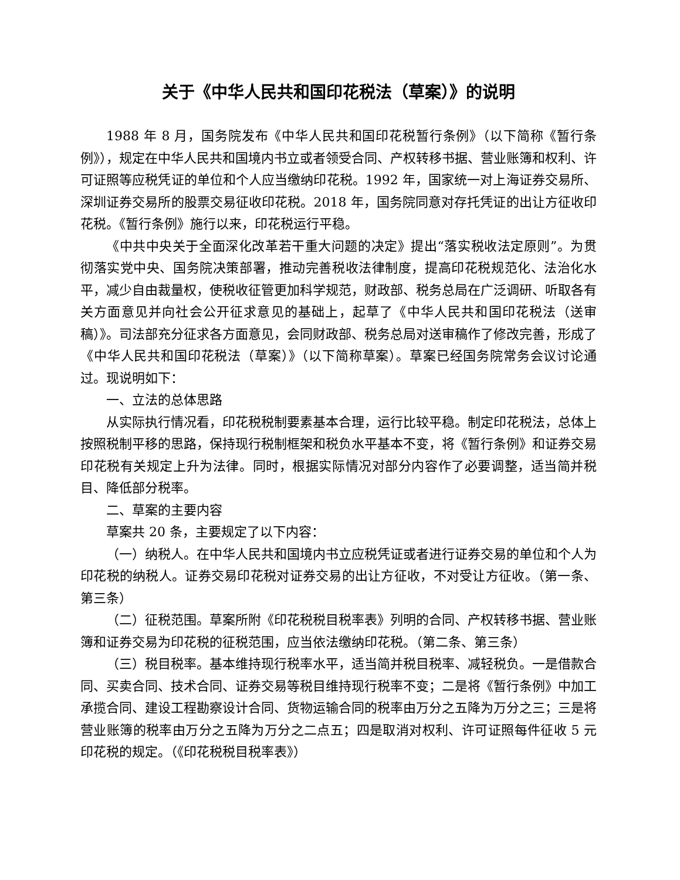关于《中华人民共和国印花税法（草案）》的说明
1988 年 8 月，国务院发布《中华人民共和国印花税暂行条例》（以下简称《暂行条例》），规定在中华人民共和国境内书立或者领受合同、产权转移书据、营业账簿和权利、许可证照等应税凭证的单位和个人应当缴纳印花税。1992 年，国家统一对上海证券交易所、深圳证券交易所的股票交易征收印花税。2018 年，国务院同意对存托凭证的出让方征收印花税。《暂行条例》施行以来，印花税运行平稳。
《中共中央关于全面深化改革若干重大问题的决定》提出“落实税收法定原则”。为贯彻落实党中央、国务院决策部署，推动完善税收法律制度，提高印花税规范化、法治化水平，减少自由裁量权，使税收征管更加科学规范，财政部、税务总局在广泛调研、听取各有关方面意见并向社会公开征求意见的基础上，起草了《中华人民共和国印花税法（送审稿）》。司法部充分征求各方面意见，会同财政部、税务总局对送审稿作了修改完善，形成了《中华人民共和国印花税法（草案）》（以下简称草案）。草案已经国务院常务会议讨论通过。现说明如下：
一、立法的总体思路
从实际执行情况看，印花税税制要素基本合理，运行比较平稳。制定印花税法，总体上按照税制平移的思路，保持现行税制框架和税负水平基本不变，将《暂行条例》和证券交易印花税有关规定上升为法律。同时，根据实际情况对部分内容作了必要调整，适当简并税目、降低部分税率。
二、草案的主要内容
草案共 20 条，主要规定了以下内容：
（一）纳税人。在中华人民共和国境内书立应税凭证或者进行证券交易的单位和个人为印花税的纳税人。证券交易印花税对证券交易的出让方征收，不对受让方征收。（第一条、第三条）
（二）征税范围。草案所附《印花税税目税率表》列明的合同、产权转移书据、营业账簿和证券交易为印花税的征税范围，应当依法缴纳印花税。（第二条、第三条）
（三）税目税率。基本维持现行税率水平，适当简并税目税率、减轻税负。一是借款合同、买卖合同、技术合同、证券交易等税目维持现行税率不变；二是将《暂行条例》中加工承揽合同、建设工程勘察设计合同、货物运输合同的税率由万分之五降为万分之三；三是将营业账簿的税率由万分之五降为万分之二点五；四是取消对权利、许可证照每件征收 5 元印花税的规定。（《印花税税目税率表》）